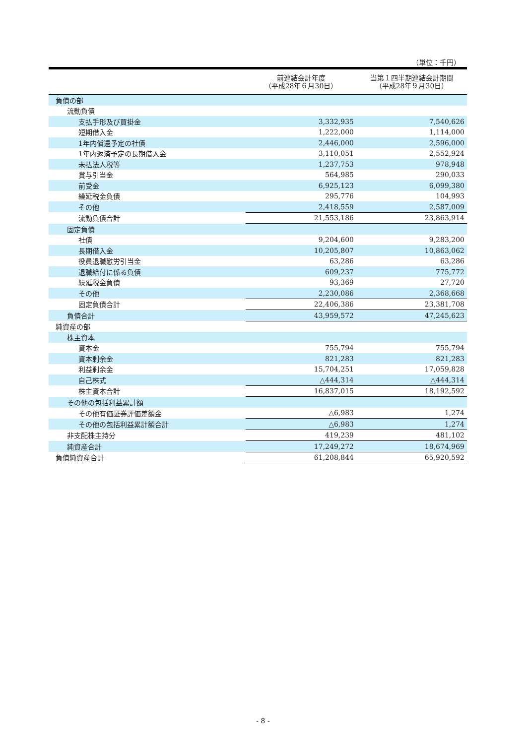（単位：千円）
| | 前連結会計年度 （平成28年６月30日） | 当第１四半期連結会計期間 （平成28年９月30日） |
| --- | --- | --- |
| 負債の部 | | |
| 流動負債 | | |
| 支払手形及び買掛金 | 3,332,935 | 7,540,626 |
| 短期借入金 | 1,222,000 | 1,114,000 |
| 1年内償還予定の社債 | 2,446,000 | 2,596,000 |
| 1年内返済予定の長期借入金 | 3,110,051 | 2,552,924 |
| 未払法人税等 | 1,237,753 | 978,948 |
| 賞与引当金 | 564,985 | 290,033 |
| 前受金 | 6,925,123 | 6,099,380 |
| 繰延税金負債 | 295,776 | 104,993 |
| その他 | 2,418,559 | 2,587,009 |
| 流動負債合計 | 21,553,186 | 23,863,914 |
| 固定負債 | | |
| 社債 | 9,204,600 | 9,283,200 |
| 長期借入金 | 10,205,807 | 10,863,062 |
| 役員退職慰労引当金 | 63,286 | 63,286 |
| 退職給付に係る負債 | 609,237 | 775,772 |
| 繰延税金負債 | 93,369 | 27,720 |
| その他 | 2,230,086 | 2,368,668 |
| 固定負債合計 | 22,406,386 | 23,381,708 |
| 負債合計 | 43,959,572 | 47,245,623 |
| 純資産の部 | | |
| 株主資本 | | |
| 資本金 | 755,794 | 755,794 |
| 資本剰余金 | 821,283 | 821,283 |
| 利益剰余金 | 15,704,251 | 17,059,828 |
| 自己株式 | △444,314 | △444,314 |
| 株主資本合計 | 16,837,015 | 18,192,592 |
| その他の包括利益累計額 | | |
| その他有価証券評価差額金 | △6,983 | 1,274 |
| その他の包括利益累計額合計 | △6,983 | 1,274 |
| 非支配株主持分 | 419,239 | 481,102 |
| 純資産合計 | 17,249,272 | 18,674,969 |
| 負債純資産合計 | 61,208,844 | 65,920,592 |
- 8 -